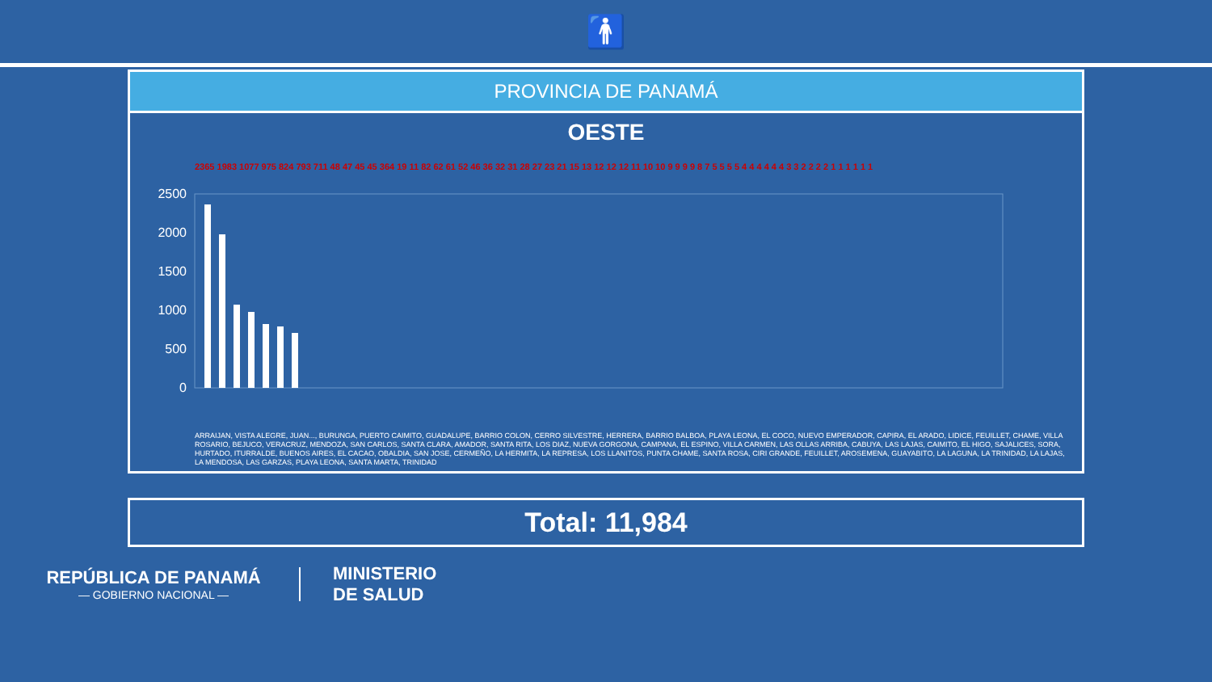🚹
PROVINCIA DE PANAMÁ
OESTE
2500
2000
1500
1000
500
0
2365 1983 1077 975 824 793 711 48 47 45 45 364 19 11 82 62 61 52 46 36 32 31 28 27 23 21 15 13 12 12 12 11 10 10 9 9 9 9 8 7 5 5 5 5 4 4 4 4 4 4 3 3 2 2 2 2 1 1 1 1 1 1
ARRAIJAN, VISTA ALEGRE, JUAN..., BURUNGA, PUERTO CAIMITO, GUADALUPE, BARRIO COLON, CERRO SILVESTRE, HERRERA, BARRIO BALBOA, PLAYA LEONA, EL COCO, NUEVO EMPERADOR, CAPIRA, EL ARADO, LIDICE, FEUILLET, CHAME, VILLA ROSARIO, BEJUCO, VERACRUZ, MENDOZA, SAN CARLOS, SANTA CLARA, AMADOR, SANTA RITA, LOS DIAZ, NUEVA GORGONA, CAMPANA, EL ESPINO, VILLA CARMEN, LAS OLLAS ARRIBA, CABUYA, LAS LAJAS, CAIMITO, EL HIGO, SAJALICES, SORA, HURTADO, ITURRALDE, BUENOS AIRES, EL CACAO, OBALDIA, SAN JOSE, CERMEÑO, LA HERMITA, LA REPRESA, LOS LLANITOS, PUNTA CHAME, SANTA ROSA, CIRI GRANDE, FEUILLET, AROSEMENA, GUAYABITO, LA LAGUNA, LA TRINIDAD, LA LAJAS, LA MENDOSA, LAS GARZAS, PLAYA LEONA, SANTA MARTA, TRINIDAD
Total: 11,984
REPÚBLICA DE PANAMÁ
— GOBIERNO NACIONAL —
MINISTERIO
DE SALUD